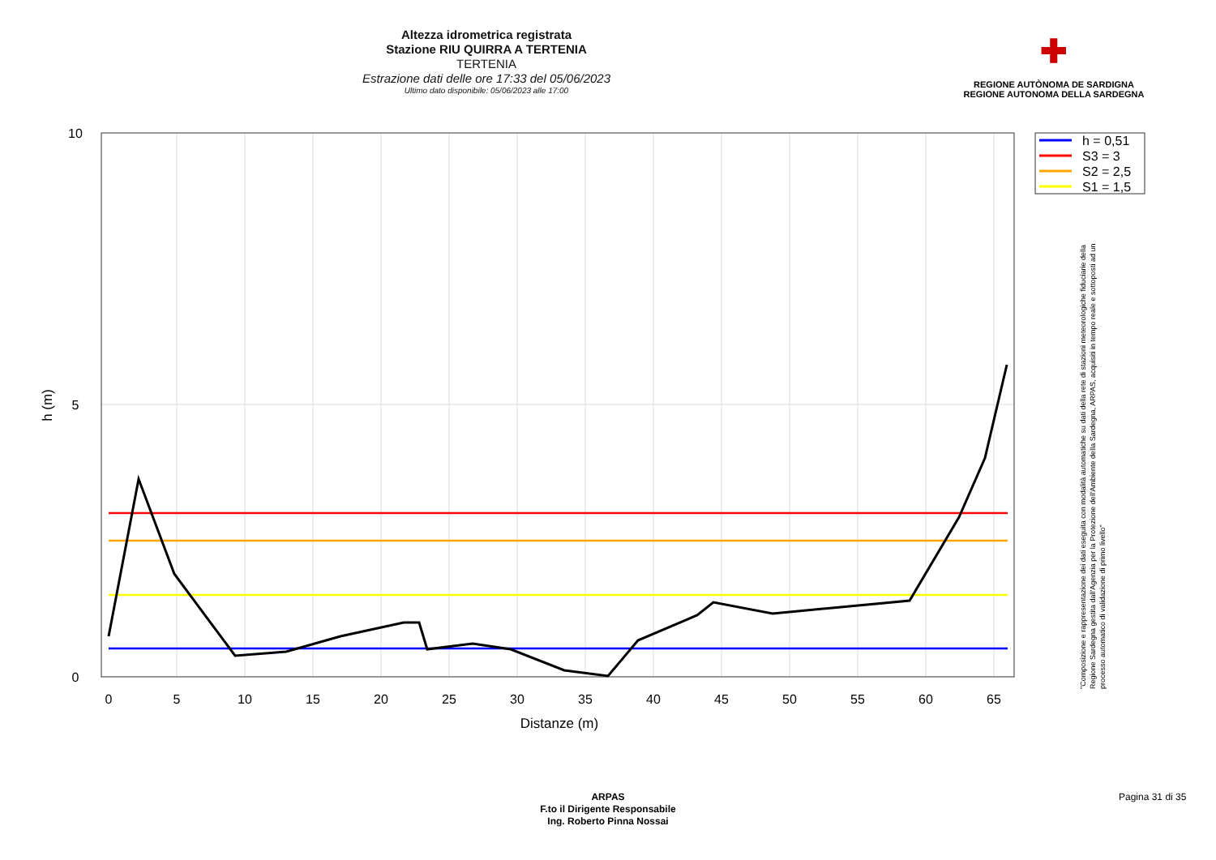Altezza idrometrica registrata
Stazione RIU QUIRRA A TERTENIA
TERTENIA
Estrazione dati delle ore 17:33 del 05/06/2023
Ultimo dato disponibile: 05/06/2023 alle 17:00
✚
REGIONE AUTÒNOMA DE SARDIGNA
REGIONE AUTONOMA DELLA SARDEGNA
0
5
10
15
20
25
30
35
40
45
50
55
60
65
Distanze (m)
10
5
0
h (m)
h = 0,51
S3 = 3
S2 = 2,5
S1 = 1,5
"Composizione e rappresentazione dei dati eseguita con modalità automatiche su dati della rete di stazioni meteorologiche fiduciarie della Regione Sardegna gestita dall'Agenzia per la Protezione dell'Ambiente della Sardegna, ARPAS, acquisiti in tempo reale e sottoposti ad un processo automatico di validazione di primo livello"
ARPAS
F.to il Dirigente Responsabile
Ing. Roberto Pinna Nossai
Pagina 31 di 35